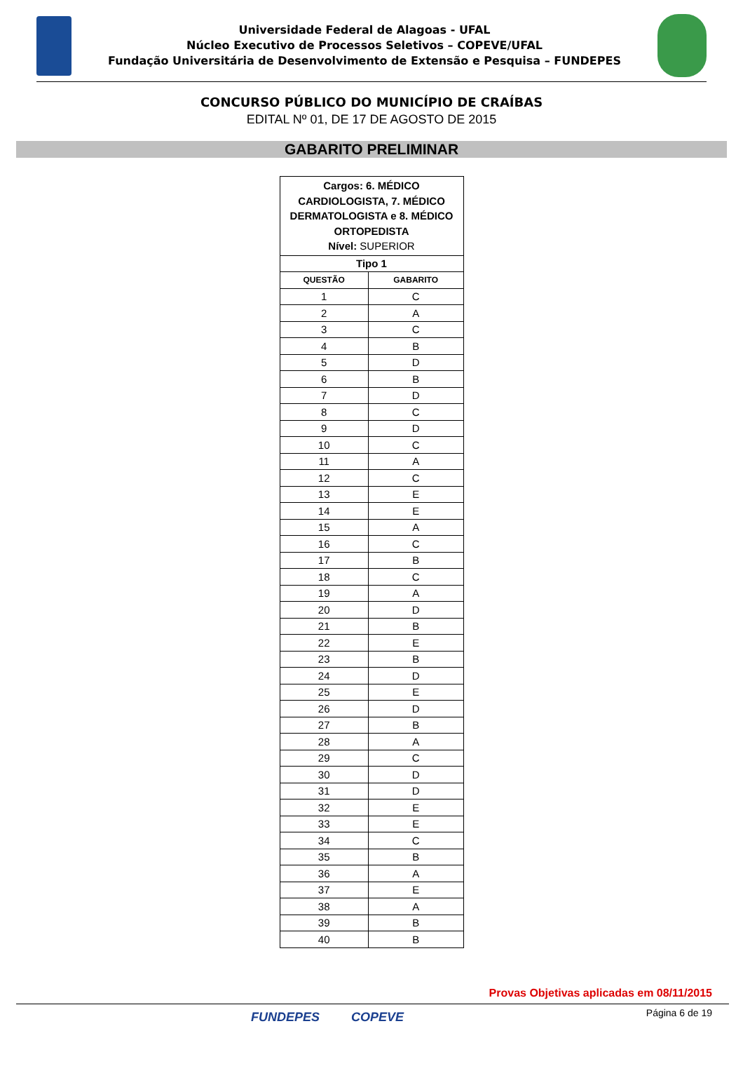Universidade Federal de Alagoas - UFAL
Núcleo Executivo de Processos Seletivos – COPEVE/UFAL
Fundação Universitária de Desenvolvimento de Extensão e Pesquisa – FUNDEPES
CONCURSO PÚBLICO DO MUNICÍPIO DE CRAÍBAS
EDITAL Nº 01, DE 17 DE AGOSTO DE 2015
GABARITO PRELIMINAR
| Cargos: 6. MÉDICO CARDIOLOGISTA, 7. MÉDICO DERMATOLOGISTA e 8. MÉDICO ORTOPEDISTA Nível: SUPERIOR | |
| Tipo 1 | |
| QUESTÃO | GABARITO |
| 1 | C |
| 2 | A |
| 3 | C |
| 4 | B |
| 5 | D |
| 6 | B |
| 7 | D |
| 8 | C |
| 9 | D |
| 10 | C |
| 11 | A |
| 12 | C |
| 13 | E |
| 14 | E |
| 15 | A |
| 16 | C |
| 17 | B |
| 18 | C |
| 19 | A |
| 20 | D |
| 21 | B |
| 22 | E |
| 23 | B |
| 24 | D |
| 25 | E |
| 26 | D |
| 27 | B |
| 28 | A |
| 29 | C |
| 30 | D |
| 31 | D |
| 32 | E |
| 33 | E |
| 34 | C |
| 35 | B |
| 36 | A |
| 37 | E |
| 38 | A |
| 39 | B |
| 40 | B |
Provas Objetivas aplicadas em 08/11/2015
FUNDEPES COPEVE
Página 6 de 19